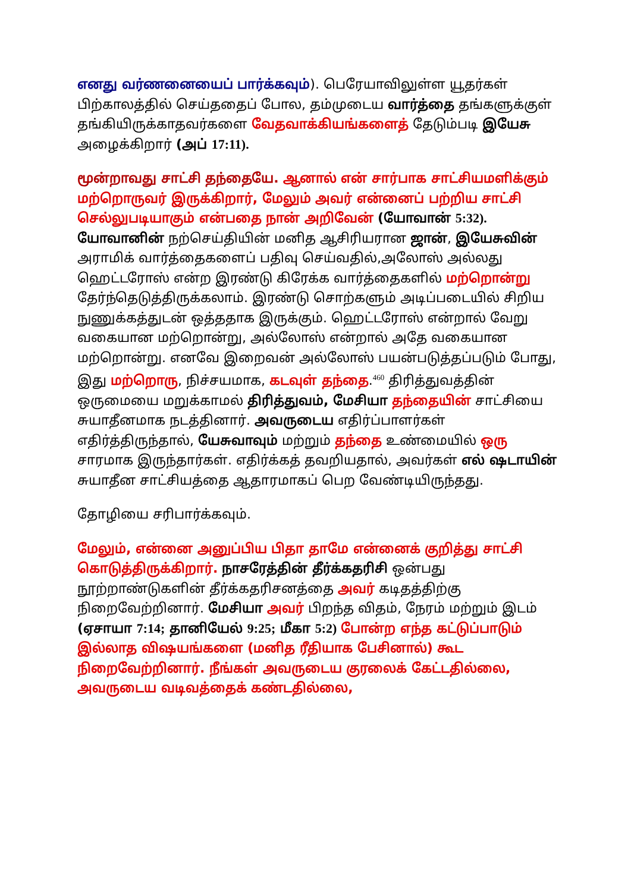எனது வர்ணனையைப் பார்க்கவும்). பெரேயாவிலுள்ள யூதர்கள் பிற்காலத்தில் செய்ததைப் போல, தம்முடைய வார்த்தை தங்களுக்குள் தங்கியிருக்காதவர்களை வேதவாக்கியங்களைத் தேடும்படி இயேசு அழைக்கிறார் (அப் 17:11).
மூன்றாவது சாட்சி தந்தையே. ஆனால் என் சார்பாக சாட்சியமளிக்கும் மற்றொருவர் இருக்கிறார், மேலும் அவர் என்னைப் பற்றிய சாட்சி செல்லுபடியாகும் என்பதை நான் அறிவேன் (யோவான் 5:32). யோவானின் நற்செய்தியின் மனித ஆசிரியரான ஜான், இயேசுவின் அராமிக் வார்த்தைகளைப் பதிவு செய்வதில்,அலோஸ் அல்லது ஹெட்டரோஸ் என்ற இரண்டு கிரேக்க வார்த்தைகளில் மற்றொன்று தேர்ந்தெடுத்திருக்கலாம். இரண்டு சொற்களும் அடிப்படையில் சிறிய நுணுக்கத்துடன் ஒத்ததாக இருக்கும். ஹெட்டரோஸ் என்றால் வேறு வகையான மற்றொன்று, அல்லோஸ் என்றால் அதே வகையான மற்றொன்று. எனவே இறைவன் அல்லோஸ் பயன்படுத்தப்படும் போது, இது மற்றொரு, நிச்சயமாக, கடவுள் தந்தை.<sup>460</sup> திரித்துவத்தின் ஒருமையை மறுக்காமல் திரித்துவம், மேசியா தந்தையின் சாட்சியை சுயாதீனமாக நடத்தினார். அவருடைய எதிர்ப்பாளர்கள் எதிர்த்திருந்தால், யேசுவாவும் மற்றும் தந்தை உண்மையில் ஒரு சாரமாக இருந்தார்கள். எதிர்க்கத் தவறியதால், அவர்கள் எல் ஷடாயின் சுயாதீன சாட்சியத்தை ஆதாரமாகப் பெற வேண்டியிருந்தது.
தோழியை சரிபார்க்கவும்.
மேலும், என்னை அனுப்பிய பிதா தாமே என்னைக் குறித்து சாட்சி கொடுத்திருக்கிறார். நாசரேத்தின் தீர்க்கதரிசி ஒன்பது நூற்றாண்டுகளின் தீர்க்கதரிசனத்தை அவர் கடிதத்திற்கு நிறைவேற்றினார். மேசியா அவர் பிறந்த விதம், நேரம் மற்றும் இடம் (ஏசாயா 7:14; தானியேல் 9:25; மீகா 5:2) போன்ற எந்த கட்டுப்பாடும் இல்லாத விஷயங்களை (மனித ரீதியாக பேசினால்) கூட நிறைவேற்றினார். நீங்கள் அவருடைய குரலைக் கேட்டதில்லை, அவருடைய வடிவத்தைக் கண்டதில்லை,